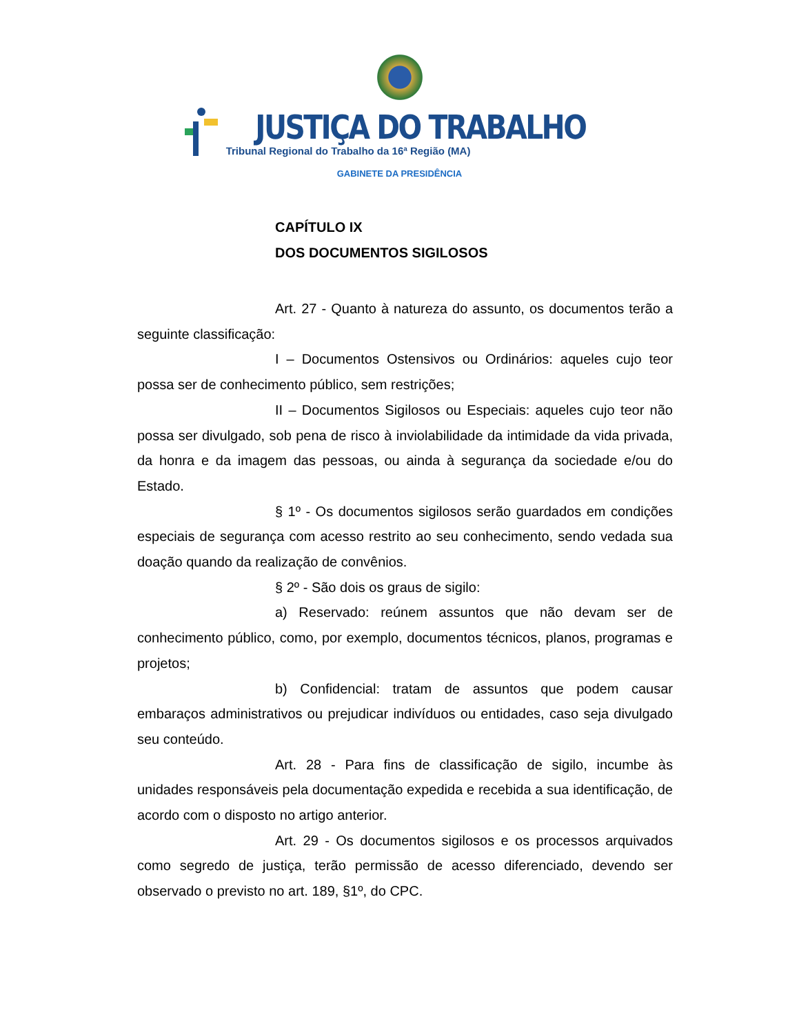JUSTIÇA DO TRABALHO
Tribunal Regional do Trabalho da 16ª Região (MA)
GABINETE DA PRESIDÊNCIA
CAPÍTULO IX
DOS DOCUMENTOS SIGILOSOS
Art. 27 - Quanto à natureza do assunto, os documentos terão a seguinte classificação:
I – Documentos Ostensivos ou Ordinários: aqueles cujo teor possa ser de conhecimento público, sem restrições;
II – Documentos Sigilosos ou Especiais: aqueles cujo teor não possa ser divulgado, sob pena de risco à inviolabilidade da intimidade da vida privada, da honra e da imagem das pessoas, ou ainda à segurança da sociedade e/ou do Estado.
§ 1º - Os documentos sigilosos serão guardados em condições especiais de segurança com acesso restrito ao seu conhecimento, sendo vedada sua doação quando da realização de convênios.
§ 2º - São dois os graus de sigilo:
a) Reservado: reúnem assuntos que não devam ser de conhecimento público, como, por exemplo, documentos técnicos, planos, programas e projetos;
b) Confidencial: tratam de assuntos que podem causar embaraços administrativos ou prejudicar indivíduos ou entidades, caso seja divulgado seu conteúdo.
Art. 28 - Para fins de classificação de sigilo, incumbe às unidades responsáveis pela documentação expedida e recebida a sua identificação, de acordo com o disposto no artigo anterior.
Art. 29 - Os documentos sigilosos e os processos arquivados como segredo de justiça, terão permissão de acesso diferenciado, devendo ser observado o previsto no art. 189, §1º, do CPC.